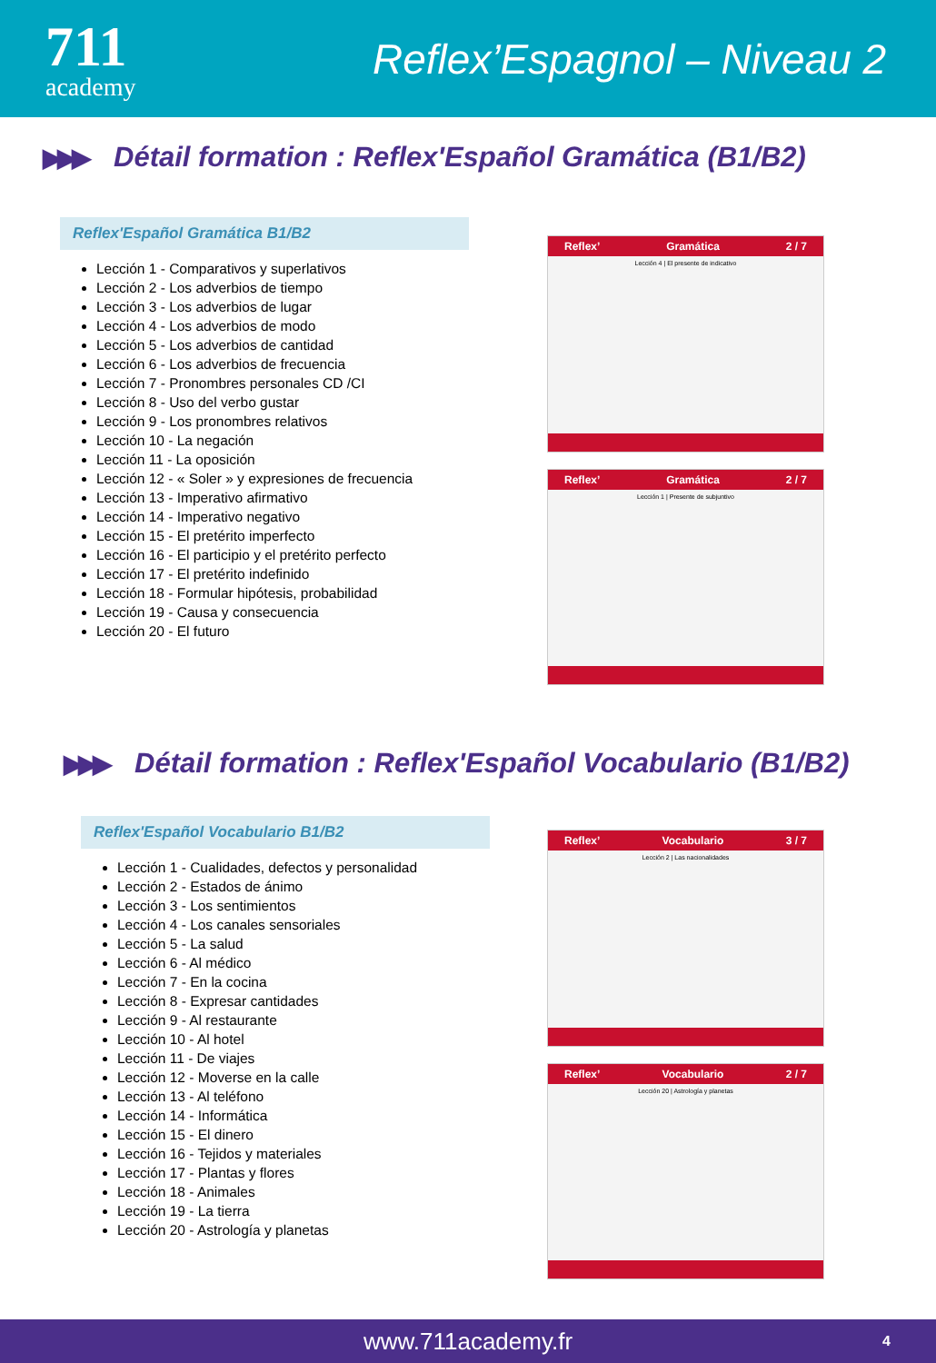711
academy
Reflex’Espagnol – Niveau 2
▶▶▶ Détail formation : Reflex'Español Gramática (B1/B2)
Reflex'Español Gramática B1/B2
Lección 1 - Comparativos y superlativos
Lección 2 - Los adverbios de tiempo
Lección 3 - Los adverbios de lugar
Lección 4 - Los adverbios de modo
Lección 5 - Los adverbios de cantidad
Lección 6 - Los adverbios de frecuencia
Lección 7 - Pronombres personales CD /CI
Lección 8 - Uso del verbo gustar
Lección 9 - Los pronombres relativos
Lección 10 - La negación
Lección 11 - La oposición
Lección 12 - « Soler » y expresiones de frecuencia
Lección 13 - Imperativo afirmativo
Lección 14 - Imperativo negativo
Lección 15 - El pretérito imperfecto
Lección 16 - El participio y el pretérito perfecto
Lección 17 - El pretérito indefinido
Lección 18 - Formular hipótesis, probabilidad
Lección 19 - Causa y consecuencia
Lección 20 - El futuro
Reflex’ Gramática 2 / 7
Lección 4 | El presente de indicativo
Reflex’ Gramática 2 / 7
Lección 1 | Presente de subjuntivo
▶▶▶ Détail formation : Reflex'Español Vocabulario (B1/B2)
Reflex'Español Vocabulario B1/B2
Lección 1 - Cualidades, defectos y personalidad
Lección 2 - Estados de ánimo
Lección 3 - Los sentimientos
Lección 4 - Los canales sensoriales
Lección 5 - La salud
Lección 6 - Al médico
Lección 7 - En la cocina
Lección 8 - Expresar cantidades
Lección 9 - Al restaurante
Lección 10 - Al hotel
Lección 11 - De viajes
Lección 12 - Moverse en la calle
Lección 13 - Al teléfono
Lección 14 - Informática
Lección 15 - El dinero
Lección 16 - Tejidos y materiales
Lección 17 - Plantas y flores
Lección 18 - Animales
Lección 19 - La tierra
Lección 20 - Astrología y planetas
Reflex’ Vocabulario 3 / 7
Lección 2 | Las nacionalidades
Reflex’ Vocabulario 2 / 7
Lección 20 | Astrología y planetas
www.711academy.fr 4